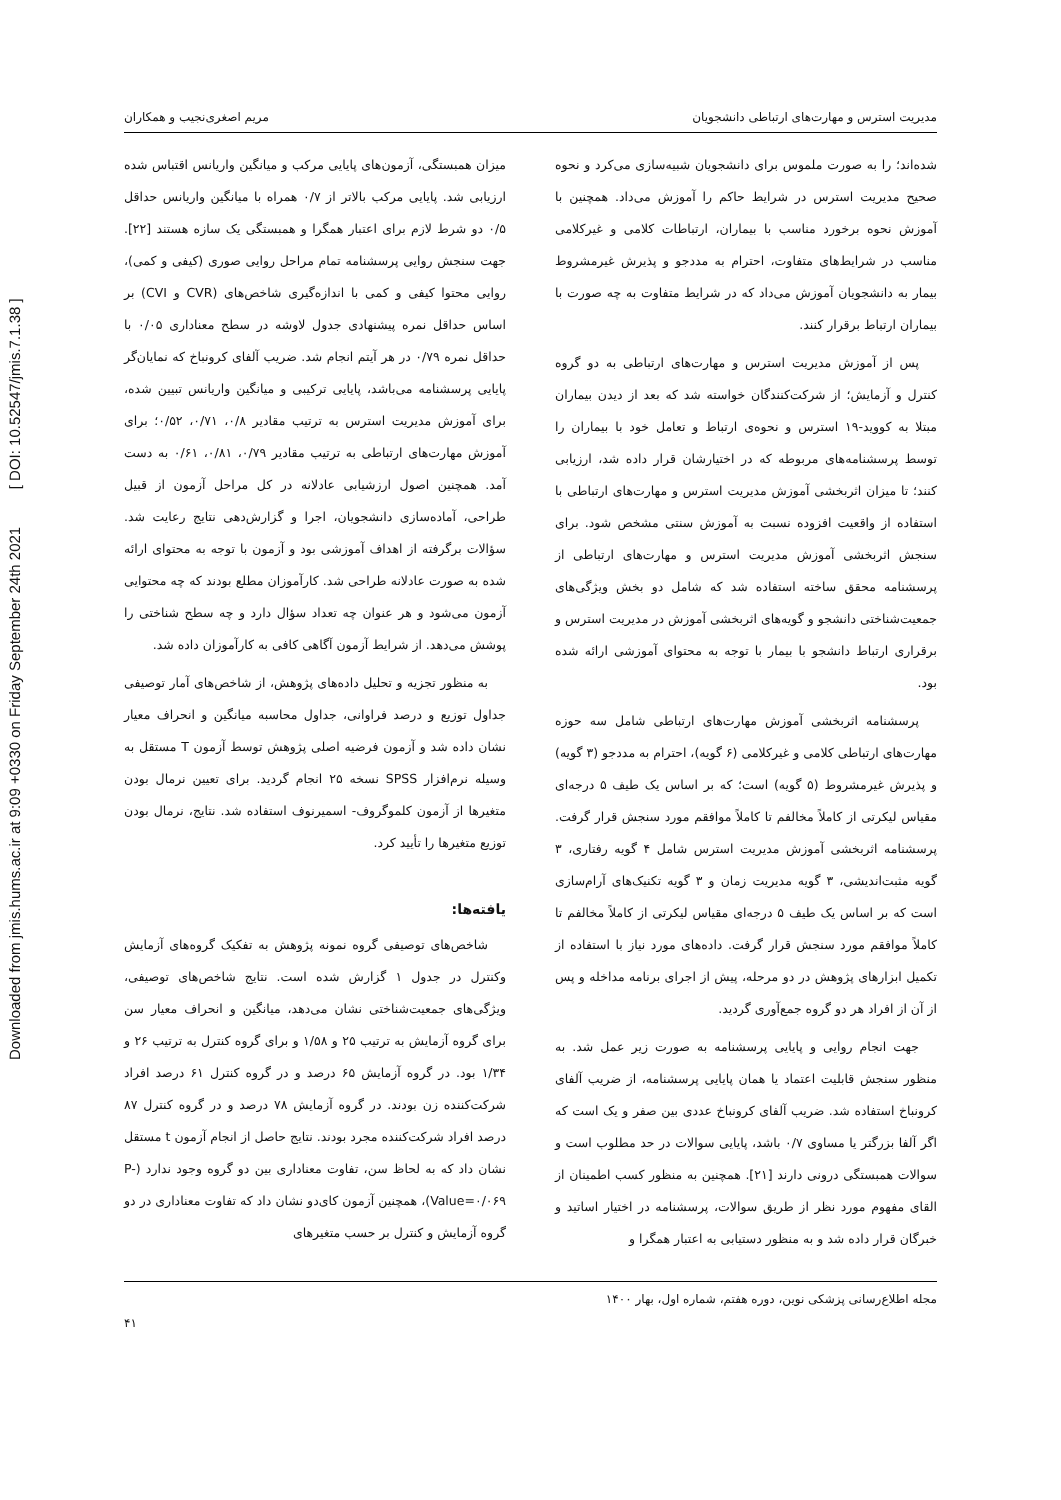Downloaded from jmis.hums.ac.ir at 9:09 +0330 on Friday September 24th 2021 [ DOI: 10.52547/jmis.7.1.38 ]
مدیریت استرس و مهارت‌های ارتباطی دانشجویان مریم اصغری‌نجیب و همکاران
شده‌اند؛ را به صورت ملموس برای دانشجویان شبیه‌سازی می‌کرد و نحوه صحیح مدیریت استرس در شرایط حاکم را آموزش می‌داد. همچنین با آموزش نحوه برخورد مناسب با بیماران، ارتباطات کلامی و غیرکلامی مناسب در شرایط‌های متفاوت، احترام به مددجو و پذیرش غیرمشروط بیمار به دانشجویان آموزش می‌داد که در شرایط متفاوت به چه صورت با بیماران ارتباط برقرار کنند.
پس از آموزش مدیریت استرس و مهارت‌های ارتباطی به دو گروه کنترل و آزمایش؛ از شرکت‌کنندگان خواسته شد که بعد از دیدن بیماران مبتلا به کووید-۱۹ استرس و نحوه‌ی ارتباط و تعامل خود با بیماران را توسط پرسشنامه‌های مربوطه که در اختیارشان قرار داده شد، ارزیابی کنند؛ تا میزان اثربخشی آموزش مدیریت استرس و مهارت‌های ارتباطی با استفاده از واقعیت افزوده نسبت به آموزش سنتی مشخص شود. برای سنجش اثربخشی آموزش مدیریت استرس و مهارت‌های ارتباطی از پرسشنامه محقق ساخته استفاده شد که شامل دو بخش ویژگی‌های جمعیت‌شناختی دانشجو و گویه‌های اثربخشی آموزش در مدیریت استرس و برقراری ارتباط دانشجو با بیمار با توجه به محتوای آموزشی ارائه شده بود.
پرسشنامه اثربخشی آموزش مهارت‌های ارتباطی شامل سه حوزه مهارت‌های ارتباطی کلامی و غیرکلامی (۶ گویه)، احترام به مددجو (۳ گویه) و پذیرش غیرمشروط (۵ گویه) است؛ که بر اساس یک طیف ۵ درجه‌ای مقیاس لیکرتی از کاملاً مخالفم تا کاملاً موافقم مورد سنجش قرار گرفت. پرسشنامه اثربخشی آموزش مدیریت استرس شامل ۴ گویه رفتاری، ۳ گویه مثبت‌اندیشی، ۳ گویه مدیریت زمان و ۳ گویه تکنیک‌های آرام‌سازی است که بر اساس یک طیف ۵ درجه‌ای مقیاس لیکرتی از کاملاً مخالفم تا کاملاً موافقم مورد سنجش قرار گرفت. داده‌های مورد نیاز با استفاده از تکمیل ابزارهای پژوهش در دو مرحله، پیش از اجرای برنامه مداخله و پس از آن از افراد هر دو گروه جمع‌آوری گردید.
جهت انجام روایی و پایایی پرسشنامه به صورت زیر عمل شد. به منظور سنجش قابلیت اعتماد یا همان پایایی پرسشنامه، از ضریب آلفای کرونباخ استفاده شد. ضریب آلفای کرونباخ عددی بین صفر و یک است که اگر آلفا بزرگتر یا مساوی ۰/۷ باشد، پایایی سوالات در حد مطلوب است و سوالات همبستگی درونی دارند [۲۱]. همچنین به منظور کسب اطمینان از القای مفهوم مورد نظر از طریق سوالات، پرسشنامه در اختیار اساتید و خبرگان قرار داده شد و به منظور دستیابی به اعتبار همگرا و
میزان همبستگی، آزمون‌های پایایی مرکب و میانگین واریانس اقتباس شده ارزیابی شد. پایایی مرکب بالاتر از ۰/۷ همراه با میانگین واریانس حداقل ۰/۵ دو شرط لازم برای اعتبار همگرا و همبستگی یک سازه هستند [۲۲]. جهت سنجش روایی پرسشنامه تمام مراحل روایی صوری (کیفی و کمی)، روایی محتوا کیفی و کمی با اندازه‌گیری شاخص‌های (CVR و CVI) بر اساس حداقل نمره پیشنهادی جدول لاوشه در سطح معناداری ۰/۰۵ با حداقل نمره ۰/۷۹ در هر آیتم انجام شد. ضریب آلفای کرونباخ که نمایان‌گر پایایی پرسشنامه می‌باشد، پایایی ترکیبی و میانگین واریانس تبیین شده، برای آموزش مدیریت استرس به ترتیب مقادیر ۰/۸، ۰/۷۱، ۰/۵۲؛ برای آموزش مهارت‌های ارتباطی به ترتیب مقادیر ۰/۷۹، ۰/۸۱، ۰/۶۱ به دست آمد. همچنین اصول ارزشیابی عادلانه در کل مراحل آزمون از قبیل طراحی، آماده‌سازی دانشجویان، اجرا و گزارش‌دهی نتایج رعایت شد. سؤالات برگرفته از اهداف آموزشی بود و آزمون با توجه به محتوای ارائه شده به صورت عادلانه طراحی شد. کارآموزان مطلع بودند که چه محتوایی آزمون می‌شود و هر عنوان چه تعداد سؤال دارد و چه سطح شناختی را پوشش می‌دهد. از شرایط آزمون آگاهی کافی به کارآموزان داده شد.
به منظور تجزیه و تحلیل داده‌های پژوهش، از شاخص‌های آمار توصیفی جداول توزیع و درصد فراوانی، جداول محاسبه میانگین و انحراف معیار نشان داده شد و آزمون فرضیه اصلی پژوهش توسط آزمون T مستقل به وسیله نرم‌افزار SPSS نسخه ۲۵ انجام گردید. برای تعیین نرمال بودن متغیرها از آزمون کلموگروف- اسمیرنوف استفاده شد. نتایج، نرمال بودن توزیع متغیرها را تأیید کرد.
یافته‌ها:
شاخص‌های توصیفی گروه نمونه پژوهش به تفکیک گروه‌های آزمایش وکنترل در جدول ۱ گزارش شده است. نتایج شاخص‌های توصیفی، ویژگی‌های جمعیت‌شناختی نشان می‌دهد، میانگین و انحراف معیار سن برای گروه آزمایش به ترتیب ۲۵ و ۱/۵۸ و برای گروه کنترل به ترتیب ۲۶ و ۱/۳۴ بود. در گروه آزمایش ۶۵ درصد و در گروه کنترل ۶۱ درصد افراد شرکت‌کننده زن بودند. در گروه آزمایش ۷۸ درصد و در گروه کنترل ۸۷ درصد افراد شرکت‌کننده مجرد بودند. نتایج حاصل از انجام آزمون t مستقل نشان داد که به لحاظ سن، تفاوت معناداری بین دو گروه وجود ندارد (P-Value=۰/۰۶۹)، همچنین آزمون کای‌دو نشان داد که تفاوت معناداری در دو گروه آزمایش و کنترل بر حسب متغیرهای
مجله اطلاع‌رسانی پزشکی نوین، دوره هفتم، شماره اول، بهار ۱۴۰۰ ۴۱